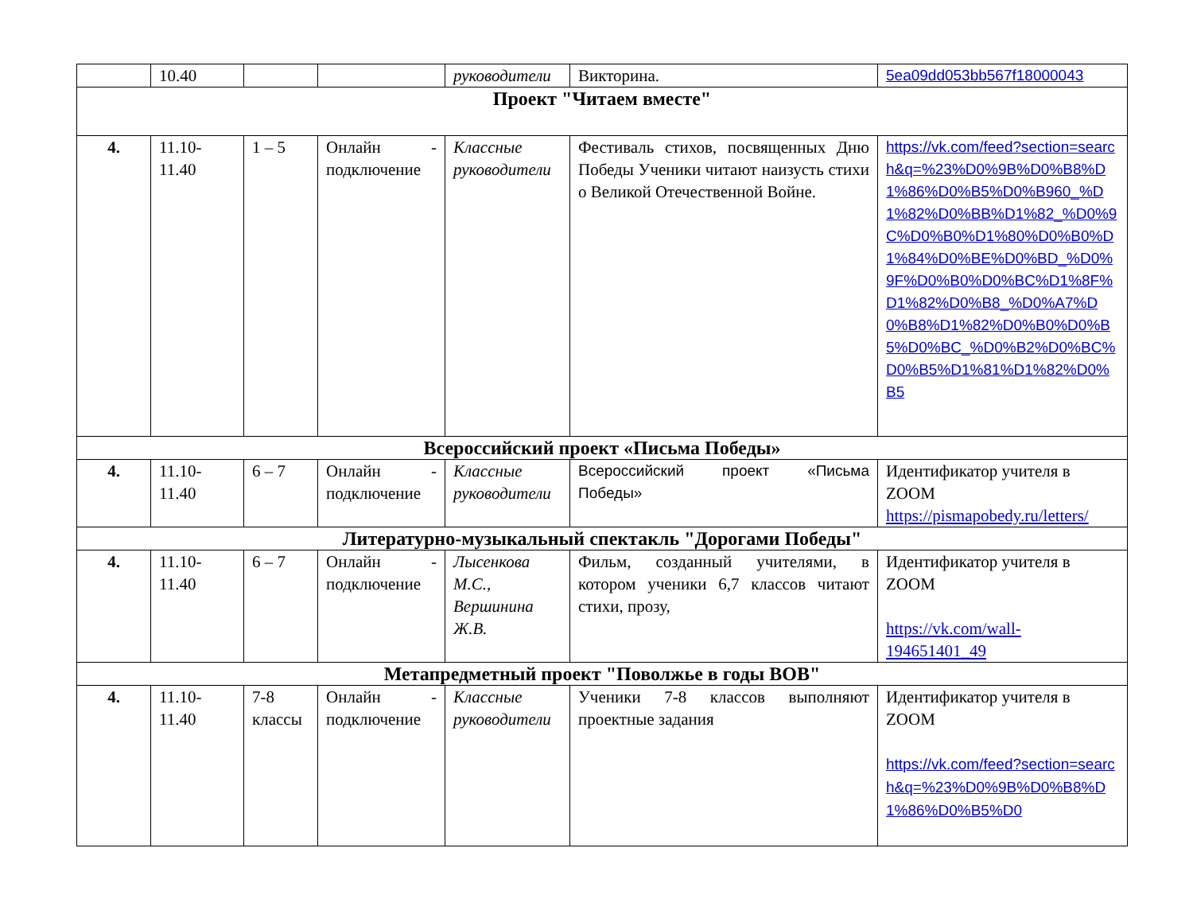| | 10.40 | | | руководители | Викторина. | 5ea09dd053bb567f18000043 |
| Проект "Читаем вместе" | | | | | | |
| 4. | 11.10- 11.40 | 1 – 5 | Онлайн - подключение | Классные руководители | Фестиваль стихов, посвященных Дню Победы Ученики читают наизусть стихи о Великой Отечественной Войне. | https://vk.com/feed?section=search&q=%23%D0%9B%D0%B8%D1%86%D0%B5%D0%B960_%D1%82%D0%BB%D1%82_%D0%9C%D0%B0%D1%80%D0%B0%D1%84%D0%BE%D0%BD_%D0%9F%D0%B0%D0%BC%D1%8F%D1%82%D0%B8_%D0%A7%D0%B8%D1%82%D0%B0%D0%B5%D0%BC_%D0%B2%D0%BC%D0%B5%D1%81%D1%82%D0%B5 |
| Всероссийский проект «Письма Победы» | | | | | | |
| 4. | 11.10- 11.40 | 6 – 7 | Онлайн - подключение | Классные руководители | Всероссийский проект «Письма Победы» | Идентификатор учителя в ZOOM https://pismapobedy.ru/letters/ |
| Литературно-музыкальный спектакль "Дорогами Победы" | | | | | | |
| 4. | 11.10- 11.40 | 6 – 7 | Онлайн - подключение | Лысенкова М.С., Вершинина Ж.В. | Фильм, созданный учителями, в котором ученики 6,7 классов читают стихи, прозу, | Идентификатор учителя в ZOOM https://vk.com/wall-194651401_49 |
| Метапредметный проект "Поволжье в годы ВОВ" | | | | | | |
| 4. | 11.10- 11.40 | 7-8 классы | Онлайн - подключение | Классные руководители | Ученики 7-8 классов выполняют проектные задания | Идентификатор учителя в ZOOM https://vk.com/feed?section=search&q=%23%D0%9B%D0%B8%D1%86%D0%B5%D0 |